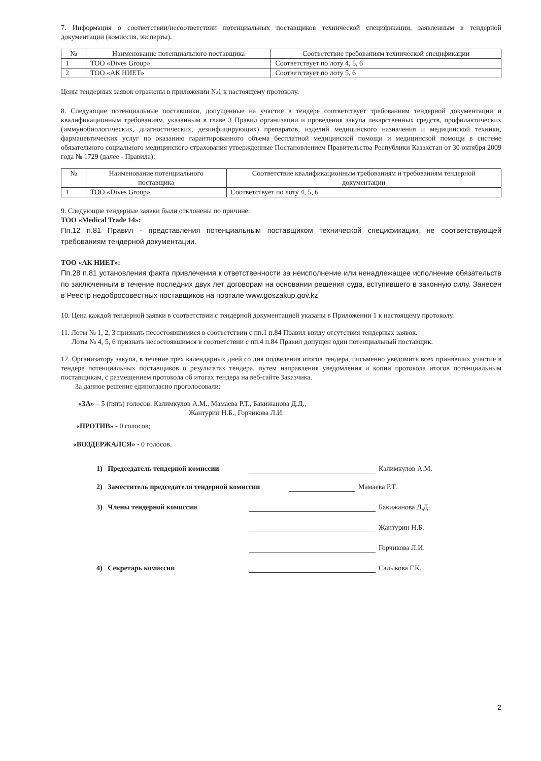7. Информация о соответствии/несоответствии потенциальных поставщиков технической спецификации, заявленным в тендерной документации (комиссия, эксперты).
| № | Наименование потенциального поставщика | Соответствие требованиям технической спецификации |
| --- | --- | --- |
| 1 | ТОО «Dives Group» | Соответствует по лоту 4, 5, 6 |
| 2 | ТОО «АК НИЕТ» | Соответствует по лоту 5, 6 |
Цены тендерных заявок отражены в приложении №1 к настоящему протоколу.
8. Следующие потенциальные поставщики, допущенные на участие в тендере соответствует требованиям тендерной документации и квалификационным требованиям, указанным в главе 3 Правил организации и проведения закупа лекарственных средств, профилактических (иммунобиологических, диагностических, дезинфицирующих) препаратов, изделий медицинского назначения и медицинской техники, фармацевтических услуг по оказанию гарантированного объема бесплатной медицинской помощи и медицинской помощи в системе обязательного социального медицинского страхования утвержденные Постановлением Правительства Республики Казахстан от 30 октября 2009 года № 1729 (далее - Правила):
| № | Наименование потенциального поставщика | Соответствие квалификационным требованиям и требованиям тендерной документации |
| --- | --- | --- |
| 1 | ТОО «Dives Group» | Соответствует по лоту 4, 5, 6 |
9. Следующие тендерные заявки были отклонены по причине:
ТОО «Medical Trade 14»:
Пп.12 п.81 Правил - представления потенциальным поставщиком технической спецификации, не соответствующей требованиям тендерной документации.
ТОО «АК НИЕТ»:
Пп.28 п.81 установления факта привлечения к ответственности за неисполнение или ненадлежащее исполнение обязательств по заключенным в течение последних двух лет договорам на основании решения суда, вступившего в законную силу. Занесен в Реестр недобросовестных поставщиков на портале www.goszakup.gov.kz
10. Цена каждой тендерной заявки в соответствии с тендерной документацией указаны в Приложении 1 к настоящему протоколу.
11. Лоты № 1, 2, 3 признать несостоявшимися в соответствии с пп.1 п.84 Правил ввиду отсутствия тендерных заявок.
Лоты № 4, 5, 6 признать несостоявшимся в соответствии с пп.4 п.84 Правил допущен один потенциальный поставщик.
12. Организатору закупа, в течение трех календарных дней со дня подведения итогов тендера, письменно уведомить всех принявших участие в тендере потенциальных поставщиков о результатах тендера, путем направления уведомления и копии протокола итогов потенциальным поставщикам, с размещением протокола об итогах тендера на веб-сайте Заказчика.
За данное решение единогласно проголосовали:
«ЗА» – 5 (пять) голосов: Калимкулов А.М., Мамаева Р.Т., Бакижанова Д.Д.,
Жантурин Н.Б., Горчикова Л.И.
«ПРОТИВ» - 0 голосов;
«ВОЗДЕРЖАЛСЯ» - 0 голосов.
1) Председатель тендерной комиссии Калимкулов А.М.
2) Заместитель председателя тендерной комиссии Мамаева Р.Т.
3) Члены тендерной комиссии Бакижанова Д.Д.
Жантурин Н.Б.
Горчикова Л.И.
4) Секретарь комиссии Салыкова Г.К.
2